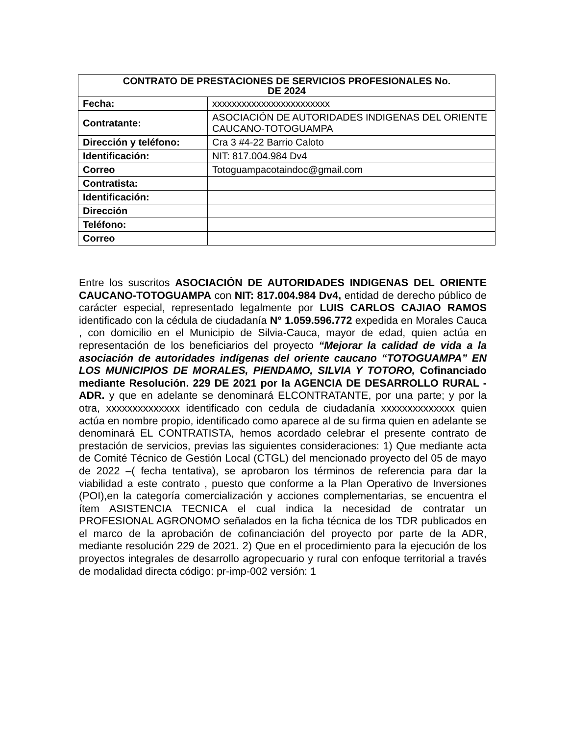| CONTRATO DE PRESTACIONES DE SERVICIOS PROFESIONALES No. DE 2024 | |
| --- | --- |
| Fecha: | xxxxxxxxxxxxxxxxxxxxxxxx |
| Contratante: | ASOCIACIÓN DE AUTORIDADES INDIGENAS DEL ORIENTE CAUCANO-TOTOGUAMPA |
| Dirección y teléfono: | Cra 3 #4-22 Barrio Caloto |
| Identificación: | NIT: 817.004.984 Dv4 |
| Correo | Totoguampacotaindoc@gmail.com |
| Contratista: | |
| Identificación: | |
| Dirección | |
| Teléfono: | |
| Correo | |
Entre los suscritos ASOCIACIÓN DE AUTORIDADES INDIGENAS DEL ORIENTE CAUCANO-TOTOGUAMPA con NIT: 817.004.984 Dv4, entidad de derecho público de carácter especial, representado legalmente por LUIS CARLOS CAJIAO RAMOS identificado con la cédula de ciudadanía N° 1.059.596.772 expedida en Morales Cauca , con domicilio en el Municipio de Silvia-Cauca, mayor de edad, quien actúa en representación de los beneficiarios del proyecto “Mejorar la calidad de vida a la asociación de autoridades indígenas del oriente caucano “TOTOGUAMPA” EN LOS MUNICIPIOS DE MORALES, PIENDAMO, SILVIA Y TOTORO, Cofinanciado mediante Resolución. 229 DE 2021 por la AGENCIA DE DESARROLLO RURAL - ADR. y que en adelante se denominará ELCONTRATANTE, por una parte; y por la otra, xxxxxxxxxxxxxx identificado con cedula de ciudadanía xxxxxxxxxxxxxx quien actúa en nombre propio, identificado como aparece al de su firma quien en adelante se denominará EL CONTRATISTA, hemos acordado celebrar el presente contrato de prestación de servicios, previas las siguientes consideraciones: 1) Que mediante acta de Comité Técnico de Gestión Local (CTGL) del mencionado proyecto del 05 de mayo de 2022 –( fecha tentativa), se aprobaron los términos de referencia para dar la viabilidad a este contrato , puesto que conforme a la Plan Operativo de Inversiones (POI),en la categoría comercialización y acciones complementarias, se encuentra el ítem ASISTENCIA TECNICA el cual indica la necesidad de contratar un PROFESIONAL AGRONOMO señalados en la ficha técnica de los TDR publicados en el marco de la aprobación de cofinanciación del proyecto por parte de la ADR, mediante resolución 229 de 2021. 2) Que en el procedimiento para la ejecución de los proyectos integrales de desarrollo agropecuario y rural con enfoque territorial a través de modalidad directa código: pr-imp-002 versión: 1